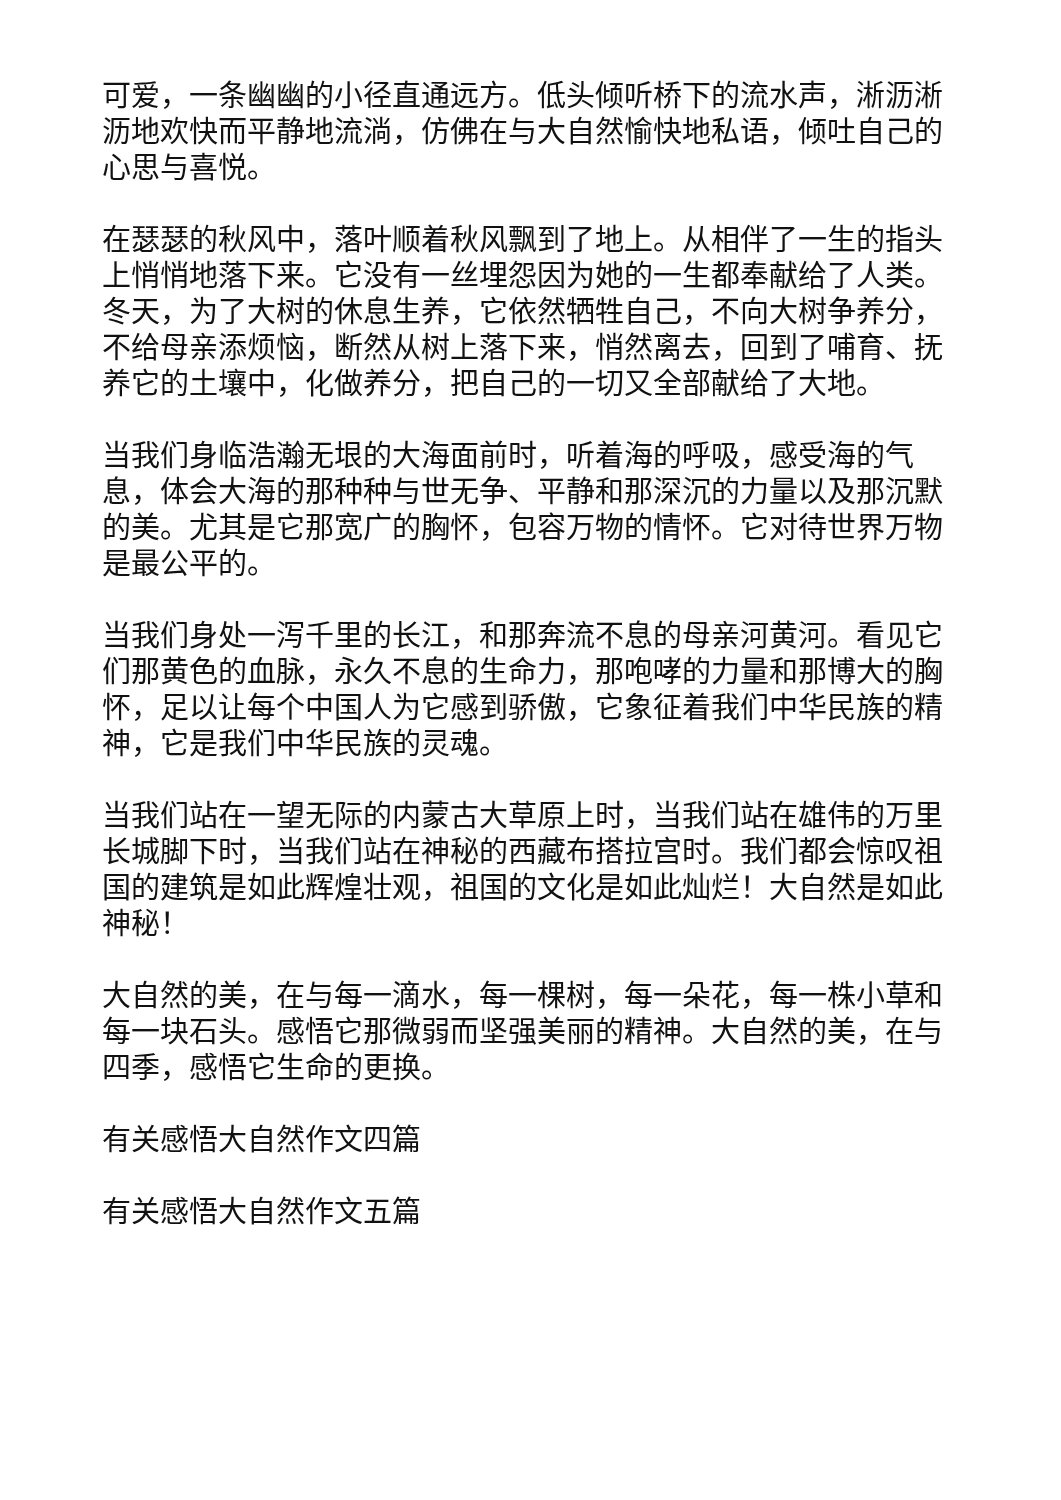可爱，一条幽幽的小径直通远方。低头倾听桥下的流水声，淅沥淅沥地欢快而平静地流淌，仿佛在与大自然愉快地私语，倾吐自己的心思与喜悦。
在瑟瑟的秋风中，落叶顺着秋风飘到了地上。从相伴了一生的指头上悄悄地落下来。它没有一丝埋怨因为她的一生都奉献给了人类。冬天，为了大树的休息生养，它依然牺牲自己，不向大树争养分，不给母亲添烦恼，断然从树上落下来，悄然离去，回到了哺育、抚养它的土壤中，化做养分，把自己的一切又全部献给了大地。
当我们身临浩瀚无垠的大海面前时，听着海的呼吸，感受海的气息，体会大海的那种种与世无争、平静和那深沉的力量以及那沉默的美。尤其是它那宽广的胸怀，包容万物的情怀。它对待世界万物是最公平的。
当我们身处一泻千里的长江，和那奔流不息的母亲河黄河。看见它们那黄色的血脉，永久不息的生命力，那咆哮的力量和那博大的胸怀，足以让每个中国人为它感到骄傲，它象征着我们中华民族的精神，它是我们中华民族的灵魂。
当我们站在一望无际的内蒙古大草原上时，当我们站在雄伟的万里长城脚下时，当我们站在神秘的西藏布搭拉宫时。我们都会惊叹祖国的建筑是如此辉煌壮观，祖国的文化是如此灿烂！大自然是如此神秘！
大自然的美，在与每一滴水，每一棵树，每一朵花，每一株小草和每一块石头。感悟它那微弱而坚强美丽的精神。大自然的美，在与四季，感悟它生命的更换。
有关感悟大自然作文四篇
有关感悟大自然作文五篇